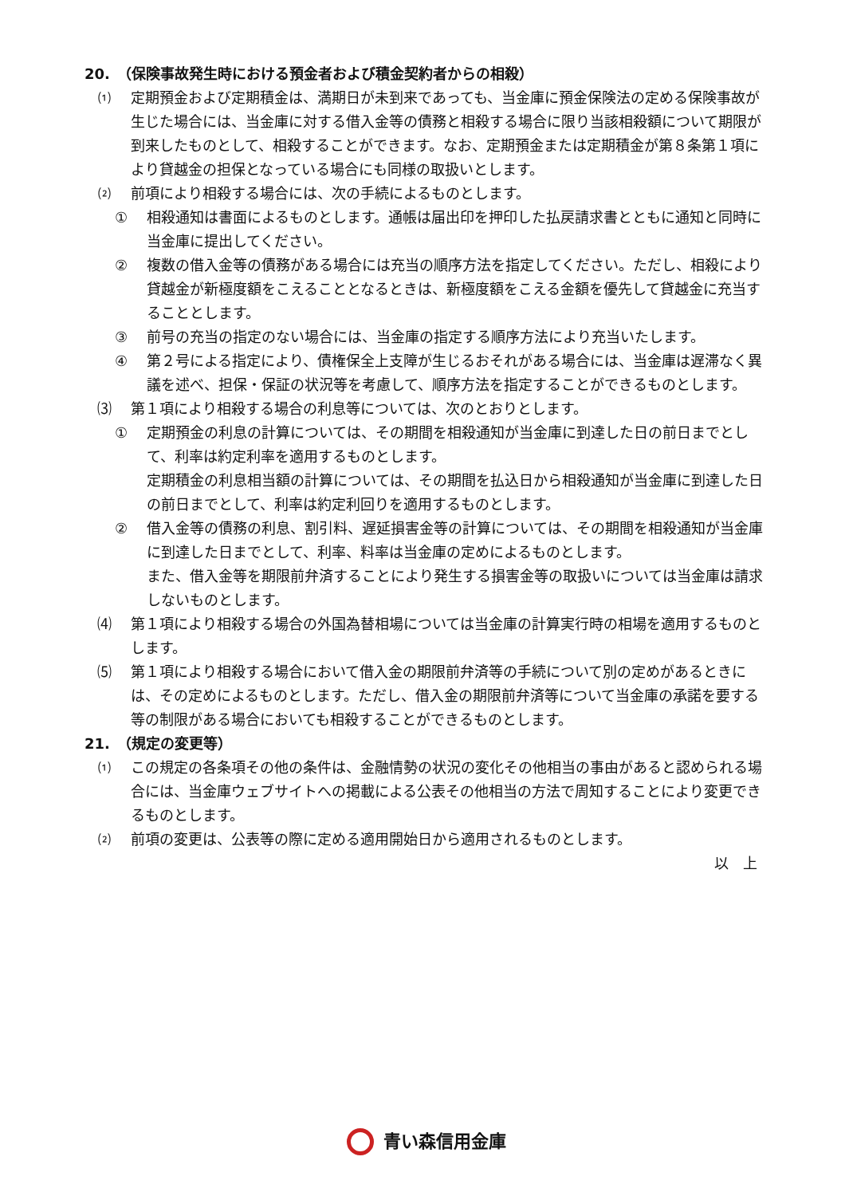20.　（保険事故発生時における預金者および積金契約者からの相殺）
⑴ 定期預金および定期積金は、満期日が未到来であっても、当金庫に預金保険法の定める保険事故が生じた場合には、当金庫に対する借入金等の債務と相殺する場合に限り当該相殺額について期限が到来したものとして、相殺することができます。なお、定期預金または定期積金が第８条第１項により貸越金の担保となっている場合にも同様の取扱いとします。
⑵ 前項により相殺する場合には、次の手続によるものとします。
① 相殺通知は書面によるものとします。通帳は届出印を押印した払戻請求書とともに通知と同時に当金庫に提出してください。
② 複数の借入金等の債務がある場合には充当の順序方法を指定してください。ただし、相殺により貸越金が新極度額をこえることとなるときは、新極度額をこえる金額を優先して貸越金に充当することとします。
③ 前号の充当の指定のない場合には、当金庫の指定する順序方法により充当いたします。
④ 第２号による指定により、債権保全上支障が生じるおそれがある場合には、当金庫は遅滞なく異議を述べ、担保・保証の状況等を考慮して、順序方法を指定することができるものとします。
⑶ 第１項により相殺する場合の利息等については、次のとおりとします。
① 定期預金の利息の計算については、その期間を相殺通知が当金庫に到達した日の前日までとして、利率は約定利率を適用するものとします。
定期積金の利息相当額の計算については、その期間を払込日から相殺通知が当金庫に到達した日の前日までとして、利率は約定利回りを適用するものとします。
② 借入金等の債務の利息、割引料、遅延損害金等の計算については、その期間を相殺通知が当金庫に到達した日までとして、利率、料率は当金庫の定めによるものとします。
また、借入金等を期限前弁済することにより発生する損害金等の取扱いについては当金庫は請求しないものとします。
⑷ 第１項により相殺する場合の外国為替相場については当金庫の計算実行時の相場を適用するものとします。
⑸ 第１項により相殺する場合において借入金の期限前弁済等の手続について別の定めがあるときには、その定めによるものとします。ただし、借入金の期限前弁済等について当金庫の承諾を要する等の制限がある場合においても相殺することができるものとします。
21.　（規定の変更等）
⑴ この規定の各条項その他の条件は、金融情勢の状況の変化その他相当の事由があると認められる場合には、当金庫ウェブサイトへの掲載による公表その他相当の方法で周知することにより変更できるものとします。
⑵ 前項の変更は、公表等の際に定める適用開始日から適用されるものとします。
以　上
青い森信用金庫